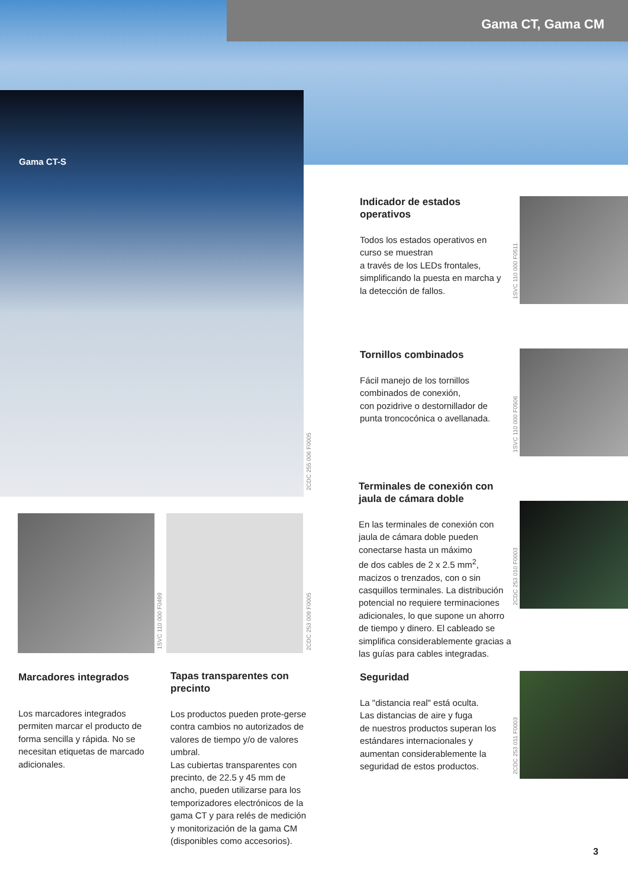Gama CT, Gama CM
Gama CT-S
2CDC 255 006 F0005
1SVC 110 000 F0499
2CDC 253 009 F0005
1SVC 110 000 F0511
1SVC 110 000 F0506
2CDC 253 010 F0003
2CDC 253 011 F0003
Indicador de estados operativos
Todos los estados operativos en curso se muestran
a través de los LEDs frontales, simplificando la puesta en marcha y la detección de fallos.
Tornillos combinados
Fácil manejo de los tornillos combinados de conexión,
con pozidrive o destornillador de punta troncocónica o avellanada.
Terminales de conexión con jaula de cámara doble
En las terminales de conexión con jaula de cámara doble pueden conectarse hasta un máximo
de dos cables de 2 x 2.5 mm<sup>2</sup>, macizos o trenzados, con o sin casquillos terminales. La distribución potencial no requiere terminaciones adicionales, lo que supone un ahorro de tiempo y dinero. El cableado se simplifica considerablemente gracias a las guías para cables integradas.
Seguridad
La "distancia real" está oculta.
Las distancias de aire y fuga
de nuestros productos superan los estándares internacionales y aumentan considerablemente la seguridad de estos productos.
Marcadores integrados
Los marcadores integrados permiten marcar el producto de forma sencilla y rápida. No se necesitan etiquetas de marcado adicionales.
Tapas transparentes con precinto
Los productos pueden prote-gerse contra cambios no autorizados de valores de tiempo y/o de valores umbral.
Las cubiertas transparentes con precinto, de 22.5 y 45 mm de ancho, pueden utilizarse para los temporizadores electrónicos de la gama CT y para relés de medición y monitorización de la gama CM (disponibles como accesorios).
3